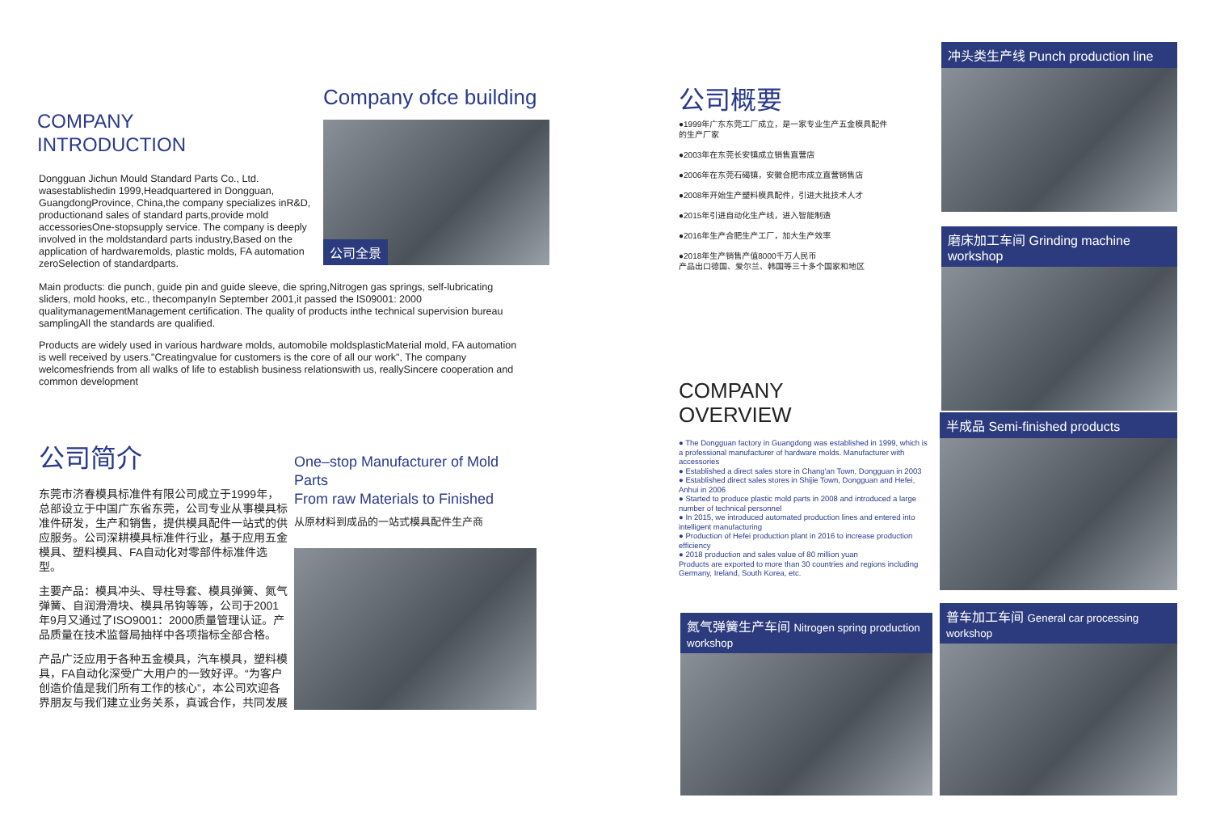COMPANY
INTRODUCTION
Company ofce building
公司全景
Dongguan Jichun Mould Standard Parts Co., Ltd. wasestablishedin 1999,Headquartered in Dongguan, GuangdongProvince, China,the company specializes inR&D, productionand sales of standard parts,provide mold accessoriesOne-stopsupply service. The company is deeply involved in the moldstandard parts industry,Based on the application of hardwaremolds, plastic molds, FA automation zeroSelection of standardparts.
Main products: die punch, guide pin and guide sleeve, die spring,Nitrogen gas springs, self-lubricating sliders, mold hooks, etc., thecompanyIn September 2001,it passed the lS09001: 2000 qualitymanagementManagement certification. The quality of products inthe technical supervision bureau samplingAll the standards are qualified.
Products are widely used in various hardware molds, automobile moldsplasticMaterial mold, FA automation is well received by users."Creatingvalue for customers is the core of all our work", The company welcomesfriends from all walks of life to establish business relationswith us, reallySincere cooperation and common development
公司简介
东莞市济春模具标准件有限公司成立于1999年，总部设立于中国广东省东莞，公司专业从事模具标准件研发，生产和销售，提供模具配件一站式的供应服务。公司深耕模具标准件行业，基于应用五金模具、塑料模具、FA自动化对零部件标准件选型。
主要产品：模具冲头、导柱导套、模具弹簧、氮气弹簧、自润滑滑块、模具吊钩等等，公司于2001年9月又通过了ISO9001：2000质量管理认证。产品质量在技术监督局抽样中各项指标全部合格。
产品广泛应用于各种五金模具，汽车模具，塑料模具，FA自动化深受广大用户的一致好评。“为客户创造价值是我们所有工作的核心”，本公司欢迎各界朋友与我们建立业务关系，真诚合作，共同发展
One–stop Manufacturer of Mold Parts
From raw Materials to Finished
从原材料到成品的一站式模具配件生产商
公司概要
●1999年广东东莞工厂成立，是一家专业生产五金模具配件的生产厂家
●2003年在东莞长安镇成立销售直营店
●2006年在东莞石碣镇，安徽合肥市成立直营销售店
●2008年开始生产塑料模具配件，引进大批技术人才
●2015年引进自动化生产线，进入智能制造
●2016年生产合肥生产工厂，加大生产效率
●2018年生产销售产值8000千万人民币
产品出口德国、爱尔兰、韩国等三十多个国家和地区
COMPANY
OVERVIEW
● The Dongguan factory in Guangdong was established in 1999, which is a professional manufacturer of hardware molds. Manufacturer with accessories
● Established a direct sales store in Chang'an Town, Dongguan in 2003
● Established direct sales stores in Shijie Town, Dongguan and Hefei, Anhui in 2006
● Started to produce plastic mold parts in 2008 and introduced a large number of technical personnel
● In 2015, we introduced automated production lines and entered into intelligent manufacturing
● Production of Hefei production plant in 2016 to increase production efficiency
● 2018 production and sales value of 80 million yuan
Products are exported to more than 30 countries and regions including Germany, Ireland, South Korea, etc.
氮气弹簧生产车间 Nitrogen spring production workshop
冲头类生产线 Punch production line
磨床加工车间 Grinding machine workshop
半成品 Semi-finished products
普车加工车间 General car processing workshop